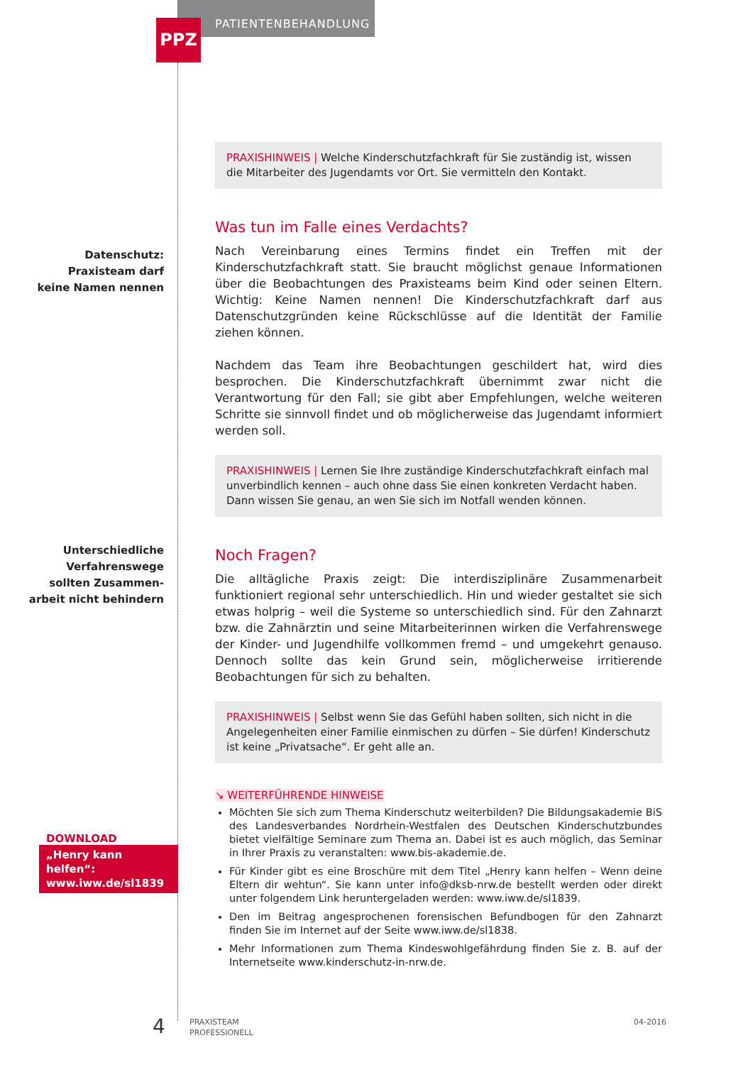PATIENTENBEHANDLUNG
PPZ
Datenschutz:
Praxisteam darf
keine Namen nennen
Unterschiedliche
Verfahrenswege
sollten Zusammen-
arbeit nicht behindern
PRAXISHINWEIS | Welche Kinderschutzfachkraft für Sie zuständig ist, wissen die Mitarbeiter des Jugendamts vor Ort. Sie vermitteln den Kontakt.
Was tun im Falle eines Verdachts?
Nach Vereinbarung eines Termins findet ein Treffen mit der Kinderschutzfachkraft statt. Sie braucht möglichst genaue Informationen über die Beobachtungen des Praxisteams beim Kind oder seinen Eltern. Wichtig: Keine Namen nennen! Die Kinderschutzfachkraft darf aus Datenschutzgründen keine Rückschlüsse auf die Identität der Familie ziehen können.
Nachdem das Team ihre Beobachtungen geschildert hat, wird dies besprochen. Die Kinderschutzfachkraft übernimmt zwar nicht die Verantwortung für den Fall; sie gibt aber Empfehlungen, welche weiteren Schritte sie sinnvoll findet und ob möglicherweise das Jugendamt informiert werden soll.
PRAXISHINWEIS | Lernen Sie Ihre zuständige Kinderschutzfachkraft einfach mal unverbindlich kennen – auch ohne dass Sie einen konkreten Verdacht haben. Dann wissen Sie genau, an wen Sie sich im Notfall wenden können.
Noch Fragen?
Die alltägliche Praxis zeigt: Die interdisziplinäre Zusammenarbeit funktioniert regional sehr unterschiedlich. Hin und wieder gestaltet sie sich etwas holprig – weil die Systeme so unterschiedlich sind. Für den Zahnarzt bzw. die Zahnärztin und seine Mitarbeiterinnen wirken die Verfahrenswege der Kinder- und Jugendhilfe vollkommen fremd – und umgekehrt genauso. Dennoch sollte das kein Grund sein, möglicherweise irritierende Beobachtungen für sich zu behalten.
PRAXISHINWEIS | Selbst wenn Sie das Gefühl haben sollten, sich nicht in die Angelegenheiten einer Familie einmischen zu dürfen – Sie dürfen! Kinderschutz ist keine „Privatsache“. Er geht alle an.
↘ WEITERFÜHRENDE HINWEISE
Möchten Sie sich zum Thema Kinderschutz weiterbilden? Die Bildungsakademie BiS des Landesverbandes Nordrhein-Westfalen des Deutschen Kinderschutzbundes bietet vielfältige Seminare zum Thema an. Dabei ist es auch möglich, das Seminar in Ihrer Praxis zu veranstalten: www.bis-akademie.de.
Für Kinder gibt es eine Broschüre mit dem Titel „Henry kann helfen – Wenn deine Eltern dir wehtun“. Sie kann unter info@dksb-nrw.de bestellt werden oder direkt unter folgendem Link heruntergeladen werden: www.iww.de/sl1839.
Den im Beitrag angesprochenen forensischen Befundbogen für den Zahnarzt finden Sie im Internet auf der Seite www.iww.de/sl1838.
Mehr Informationen zum Thema Kindeswohlgefährdung finden Sie z. B. auf der Internetseite www.kinderschutz-in-nrw.de.
DOWNLOAD
„Henry kann helfen“:
www.iww.de/sl1839
4
PRAXISTEAM
PROFESSIONELL
04-2016